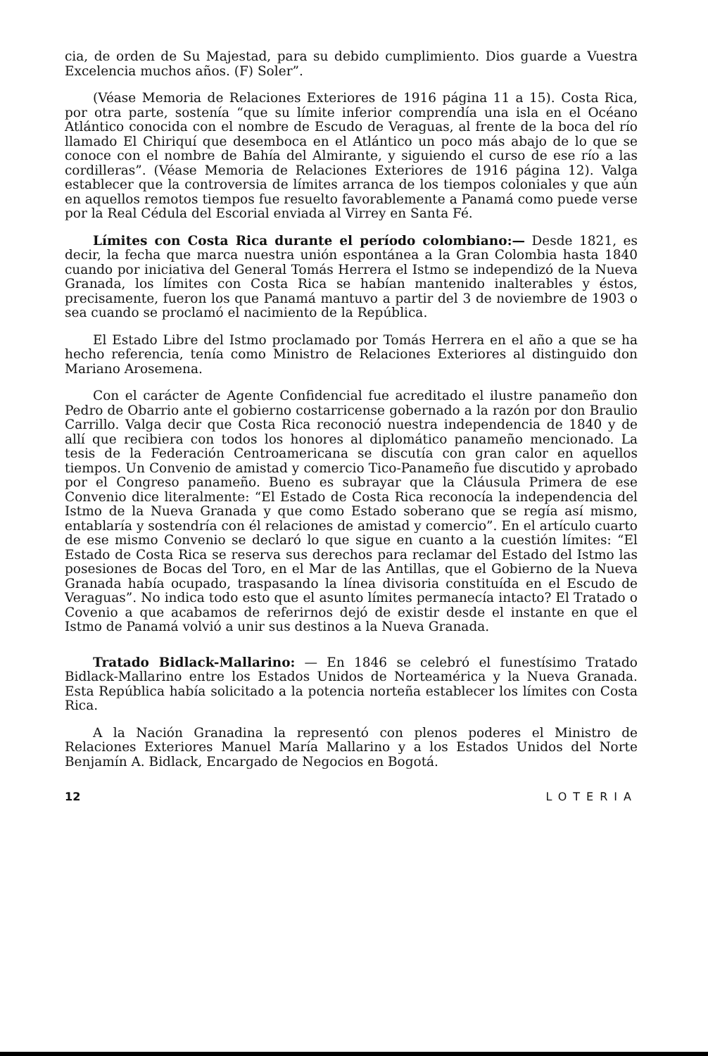cia, de orden de Su Majestad, para su debido cumplimiento. Dios guarde a Vuestra Excelencia muchos años. (F) Soler”.
(Véase Memoria de Relaciones Exteriores de 1916 página 11 a 15). Costa Rica, por otra parte, sostenía “que su límite inferior comprendía una isla en el Océano Atlántico conocida con el nombre de Escudo de Veraguas, al frente de la boca del río llamado El Chiriquí que desemboca en el Atlántico un poco más abajo de lo que se conoce con el nombre de Bahía del Almirante, y siguiendo el curso de ese río a las cordilleras”. (Véase Memoria de Relaciones Exteriores de 1916 página 12). Valga establecer que la controversia de límites arranca de los tiempos coloniales y que aún en aquellos remotos tiempos fue resuelto favorablemente a Panamá como puede verse por la Real Cédula del Escorial enviada al Virrey en Santa Fé.
Límites con Costa Rica durante el período colombiano:— Desde 1821, es decir, la fecha que marca nuestra unión espontánea a la Gran Colombia hasta 1840 cuando por iniciativa del General Tomás Herrera el Istmo se independizó de la Nueva Granada, los límites con Costa Rica se habían mantenido inalterables y éstos, precisamente, fueron los que Panamá mantuvo a partir del 3 de noviembre de 1903 o sea cuando se proclamó el nacimiento de la República.
El Estado Libre del Istmo proclamado por Tomás Herrera en el año a que se ha hecho referencia, tenía como Ministro de Relaciones Exteriores al distinguido don Mariano Arosemena.
Con el carácter de Agente Confidencial fue acreditado el ilustre panameño don Pedro de Obarrio ante el gobierno costarricense gobernado a la razón por don Braulio Carrillo. Valga decir que Costa Rica reconoció nuestra independencia de 1840 y de allí que recibiera con todos los honores al diplomático panameño mencionado. La tesis de la Federación Centroamericana se discutía con gran calor en aquellos tiempos. Un Convenio de amistad y comercio Tico-Panameño fue discutido y aprobado por el Congreso panameño. Bueno es subrayar que la Cláusula Primera de ese Convenio dice literalmente: “El Estado de Costa Rica reconocía la independencia del Istmo de la Nueva Granada y que como Estado soberano que se regía así mismo, entablaría y sostendría con él relaciones de amistad y comercio”. En el artículo cuarto de ese mismo Convenio se declaró lo que sigue en cuanto a la cuestión límites: “El Estado de Costa Rica se reserva sus derechos para reclamar del Estado del Istmo las posesiones de Bocas del Toro, en el Mar de las Antillas, que el Gobierno de la Nueva Granada había ocupado, traspasando la línea divisoria constituída en el Escudo de Veraguas”. No indica todo esto que el asunto límites permanecía intacto? El Tratado o Covenio a que acabamos de referirnos dejó de existir desde el instante en que el Istmo de Panamá volvió a unir sus destinos a la Nueva Granada.
Tratado Bidlack-Mallarino: — En 1846 se celebró el funestísimo Tratado Bidlack-Mallarino entre los Estados Unidos de Norteamérica y la Nueva Granada. Esta República había solicitado a la potencia norteña establecer los límites con Costa Rica.
A la Nación Granadina la representó con plenos poderes el Ministro de Relaciones Exteriores Manuel María Mallarino y a los Estados Unidos del Norte Benjamín A. Bidlack, Encargado de Negocios en Bogotá.
12 LOTERIA